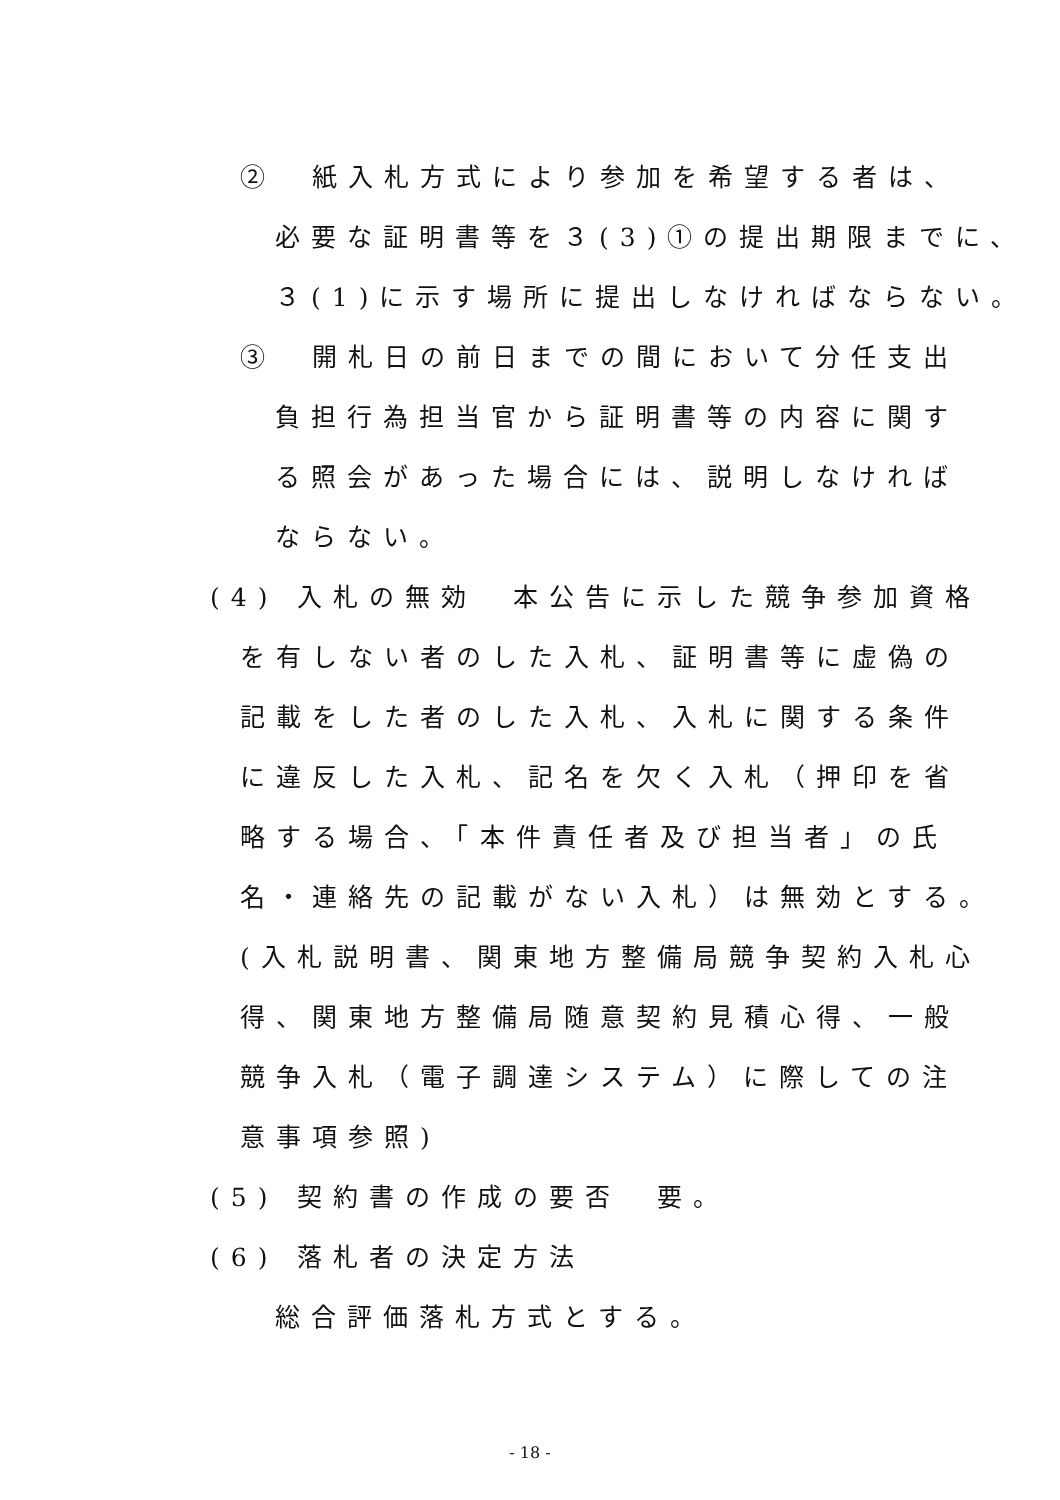②　紙入札方式により参加を希望する者は、
必要な証明書等を３(3)①の提出期限までに、
３(1)に示す場所に提出しなければならない。
③　開札日の前日までの間において分任支出
負担行為担当官から証明書等の内容に関す
る照会があった場合には、説明しなければ
ならない。
(4) 入札の無効　本公告に示した競争参加資格
を有しない者のした入札、証明書等に虚偽の
記載をした者のした入札、入札に関する条件
に違反した入札、記名を欠く入札（押印を省
略する場合、「本件責任者及び担当者」の氏
名・連絡先の記載がない入札）は無効とする。
(入札説明書、関東地方整備局競争契約入札心
得、関東地方整備局随意契約見積心得、一般
競争入札（電子調達システム）に際しての注
意事項参照)
(5) 契約書の作成の要否　要。
(6) 落札者の決定方法
総合評価落札方式とする。
- 18 -